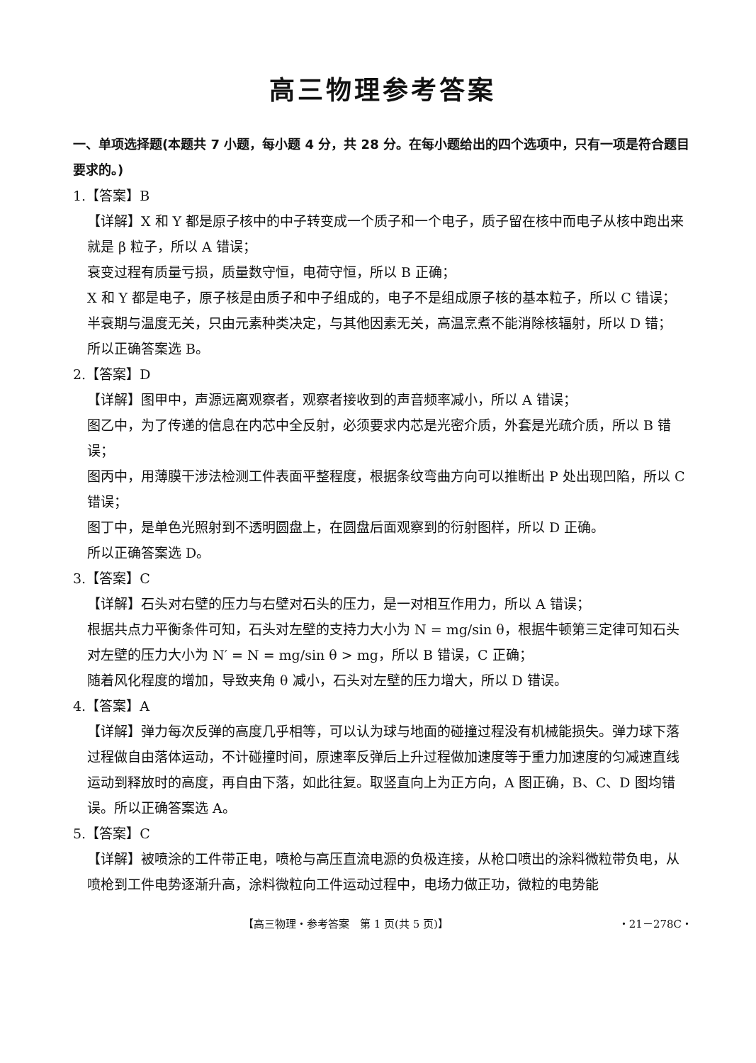高三物理参考答案
一、单项选择题(本题共 7 小题，每小题 4 分，共 28 分。在每小题给出的四个选项中，只有一项是符合题目要求的。)
1.【答案】B
【详解】X 和 Y 都是原子核中的中子转变成一个质子和一个电子，质子留在核中而电子从核中跑出来就是 β 粒子，所以 A 错误；
衰变过程有质量亏损，质量数守恒，电荷守恒，所以 B 正确；
X 和 Y 都是电子，原子核是由质子和中子组成的，电子不是组成原子核的基本粒子，所以 C 错误；
半衰期与温度无关，只由元素种类决定，与其他因素无关，高温烹煮不能消除核辐射，所以 D 错；
所以正确答案选 B。
2.【答案】D
【详解】图甲中，声源远离观察者，观察者接收到的声音频率减小，所以 A 错误；
图乙中，为了传递的信息在内芯中全反射，必须要求内芯是光密介质，外套是光疏介质，所以 B 错误；
图丙中，用薄膜干涉法检测工件表面平整程度，根据条纹弯曲方向可以推断出 P 处出现凹陷，所以 C 错误；
图丁中，是单色光照射到不透明圆盘上，在圆盘后面观察到的衍射图样，所以 D 正确。
所以正确答案选 D。
3.【答案】C
【详解】石头对右壁的压力与右壁对石头的压力，是一对相互作用力，所以 A 错误；
根据共点力平衡条件可知，石头对左壁的支持力大小为 N = mg/sin θ，根据牛顿第三定律可知石头对左壁的压力大小为 N′ = N = mg/sin θ > mg，所以 B 错误，C 正确；
随着风化程度的增加，导致夹角 θ 减小，石头对左壁的压力增大，所以 D 错误。
4.【答案】A
【详解】弹力每次反弹的高度几乎相等，可以认为球与地面的碰撞过程没有机械能损失。弹力球下落过程做自由落体运动，不计碰撞时间，原速率反弹后上升过程做加速度等于重力加速度的匀减速直线运动到释放时的高度，再自由下落，如此往复。取竖直向上为正方向，A 图正确，B、C、D 图均错误。所以正确答案选 A。
5.【答案】C
【详解】被喷涂的工件带正电，喷枪与高压直流电源的负极连接，从枪口喷出的涂料微粒带负电，从喷枪到工件电势逐渐升高，涂料微粒向工件运动过程中，电场力做正功，微粒的电势能
【高三物理・参考答案　第 1 页(共 5 页)】 ・21－278C・